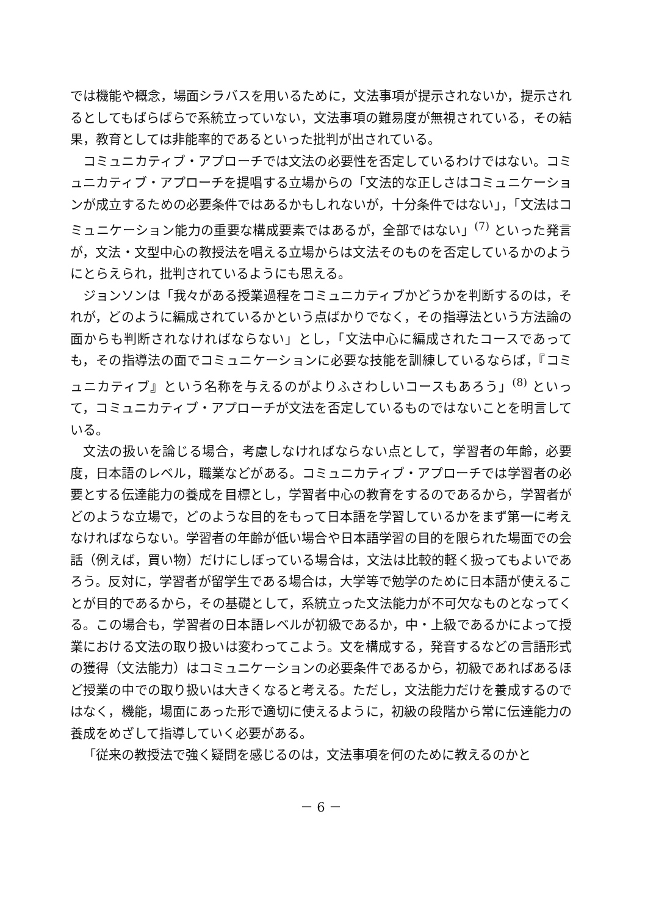では機能や概念，場面シラバスを用いるために，文法事項が提示されないか，提示されるとしてもばらばらで系統立っていない，文法事項の難易度が無視されている，その結果，教育としては非能率的であるといった批判が出されている。
コミュニカティブ・アプローチでは文法の必要性を否定しているわけではない。コミュニカティブ・アプローチを提唱する立場からの「文法的な正しさはコミュニケーションが成立するための必要条件ではあるかもしれないが，十分条件ではない」，「文法はコミュニケーション能力の重要な構成要素ではあるが，全部ではない」<sup>(7)</sup> といった発言が，文法・文型中心の教授法を唱える立場からは文法そのものを否定しているかのようにとらえられ，批判されているようにも思える。
ジョンソンは「我々がある授業過程をコミュニカティブかどうかを判断するのは，それが，どのように編成されているかという点ばかりでなく，その指導法という方法論の面からも判断されなければならない」とし，「文法中心に編成されたコースであっても，その指導法の面でコミュニケーションに必要な技能を訓練しているならば，『コミュニカティブ』という名称を与えるのがよりふさわしいコースもあろう」<sup>(8)</sup> といって，コミュニカティブ・アプローチが文法を否定しているものではないことを明言している。
文法の扱いを論じる場合，考慮しなければならない点として，学習者の年齢，必要度，日本語のレベル，職業などがある。コミュニカティブ・アプローチでは学習者の必要とする伝達能力の養成を目標とし，学習者中心の教育をするのであるから，学習者がどのような立場で，どのような目的をもって日本語を学習しているかをまず第一に考えなければならない。学習者の年齢が低い場合や日本語学習の目的を限られた場面での会話（例えば，買い物）だけにしぼっている場合は，文法は比較的軽く扱ってもよいであろう。反対に，学習者が留学生である場合は，大学等で勉学のために日本語が使えることが目的であるから，その基礎として，系統立った文法能力が不可欠なものとなってくる。この場合も，学習者の日本語レベルが初級であるか，中・上級であるかによって授業における文法の取り扱いは変わってこよう。文を構成する，発音するなどの言語形式の獲得（文法能力）はコミュニケーションの必要条件であるから，初級であればあるほど授業の中での取り扱いは大きくなると考える。ただし，文法能力だけを養成するのではなく，機能，場面にあった形で適切に使えるように，初級の段階から常に伝達能力の養成をめざして指導していく必要がある。
「従来の教授法で強く疑問を感じるのは，文法事項を何のために教えるのかと
－ 6 －